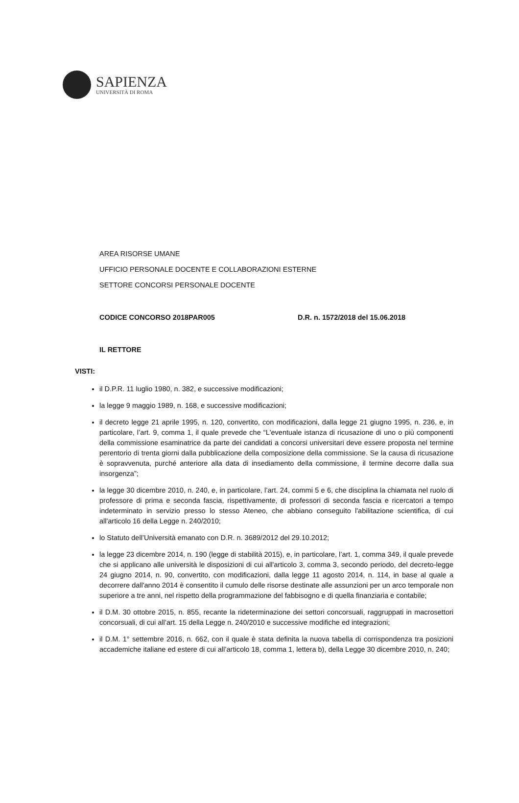SAPIENZA
UNIVERSITÀ DI ROMA
AREA RISORSE UMANE
UFFICIO PERSONALE DOCENTE E COLLABORAZIONI ESTERNE
SETTORE CONCORSI PERSONALE DOCENTE
CODICE CONCORSO 2018PAR005 D.R. n. 1572/2018 del 15.06.2018
IL RETTORE
VISTI:
il D.P.R. 11 luglio 1980, n. 382, e successive modificazioni;
la legge 9 maggio 1989, n. 168, e successive modificazioni;
il decreto legge 21 aprile 1995, n. 120, convertito, con modificazioni, dalla legge 21 giugno 1995, n. 236, e, in particolare, l’art. 9, comma 1, il quale prevede che “L'eventuale istanza di ricusazione di uno o più componenti della commissione esaminatrice da parte dei candidati a concorsi universitari deve essere proposta nel termine perentorio di trenta giorni dalla pubblicazione della composizione della commissione. Se la causa di ricusazione è sopravvenuta, purché anteriore alla data di insediamento della commissione, il termine decorre dalla sua insorgenza”;
la legge 30 dicembre 2010, n. 240, e, in particolare, l’art. 24, commi 5 e 6, che disciplina la chiamata nel ruolo di professore di prima e seconda fascia, rispettivamente, di professori di seconda fascia e ricercatori a tempo indeterminato in servizio presso lo stesso Ateneo, che abbiano conseguito l'abilitazione scientifica, di cui all'articolo 16 della Legge n. 240/2010;
lo Statuto dell’Università emanato con D.R. n. 3689/2012 del 29.10.2012;
la legge 23 dicembre 2014, n. 190 (legge di stabilità 2015), e, in particolare, l’art. 1, comma 349, il quale prevede che si applicano alle università le disposizioni di cui all'articolo 3, comma 3, secondo periodo, del decreto-legge 24 giugno 2014, n. 90, convertito, con modificazioni, dalla legge 11 agosto 2014, n. 114, in base al quale a decorrere dall'anno 2014 è consentito il cumulo delle risorse destinate alle assunzioni per un arco temporale non superiore a tre anni, nel rispetto della programmazione del fabbisogno e di quella finanziaria e contabile;
il D.M. 30 ottobre 2015, n. 855, recante la rideterminazione dei settori concorsuali, raggruppati in macrosettori concorsuali, di cui all’art. 15 della Legge n. 240/2010 e successive modifiche ed integrazioni;
il D.M. 1° settembre 2016, n. 662, con il quale è stata definita la nuova tabella di corrispondenza tra posizioni accademiche italiane ed estere di cui all’articolo 18, comma 1, lettera b), della Legge 30 dicembre 2010, n. 240;